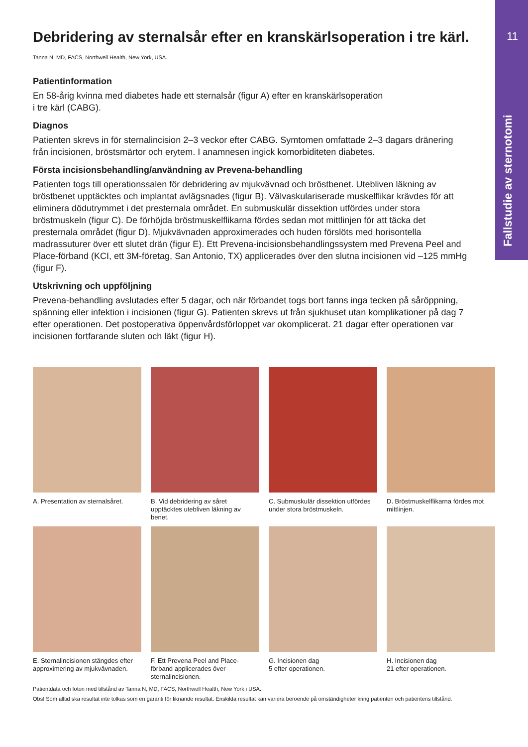11
Fallstudie av sternotomi
Debridering av sternalsår efter en kranskärlsoperation i tre kärl.
Tanna N, MD, FACS, Northwell Health, New York, USA.
Patientinformation
En 58-årig kvinna med diabetes hade ett sternalsår (figur A) efter en kranskärlsoperation
i tre kärl (CABG).
Diagnos
Patienten skrevs in för sternalincision 2–3 veckor efter CABG. Symtomen omfattade 2–3 dagars dränering från incisionen, bröstsmärtor och erytem. I anamnesen ingick komorbiditeten diabetes.
Första incisionsbehandling/användning av Prevena-behandling
Patienten togs till operationssalen för debridering av mjukvävnad och bröstbenet. Utebliven läkning av bröstbenet upptäcktes och implantat avlägsnades (figur B). Välvaskulariserade muskelflikar krävdes för att eliminera dödutrymmet i det presternala området. En submuskulär dissektion utfördes under stora bröstmuskeln (figur C). De förhöjda bröstmuskelflikarna fördes sedan mot mittlinjen för att täcka det presternala området (figur D). Mjukvävnaden approximerades och huden förslöts med horisontella madrassuturer över ett slutet drän (figur E). Ett Prevena-incisionsbehandlingssystem med Prevena Peel and Place-förband (KCI, ett 3M-företag, San Antonio, TX) applicerades över den slutna incisionen vid –125 mmHg (figur F).
Utskrivning och uppföljning
Prevena-behandling avslutades efter 5 dagar, och när förbandet togs bort fanns inga tecken på såröppning, spänning eller infektion i incisionen (figur G). Patienten skrevs ut från sjukhuset utan komplikationer på dag 7 efter operationen. Det postoperativa öppenvårdsförloppet var okomplicerat. 21 dagar efter operationen var incisionen fortfarande sluten och läkt (figur H).
A. Presentation av sternalsåret.
B. Vid debridering av såret upptäcktes utebliven läkning av benet.
C. Submuskulär dissektion utfördes under stora bröstmuskeln.
D. Bröstmuskelflikarna fördes mot mittlinjen.
E. Sternalincisionen stängdes efter approximering av mjukvävnaden.
F. Ett Prevena Peel and Place-förband applicerades över sternalincisionen.
G. Incisionen dag
5 efter operationen.
H. Incisionen dag
21 efter operationen.
Patientdata och foton med tillstånd av Tanna N, MD, FACS, Northwell Health, New York i USA.
Obs! Som alltid ska resultat inte tolkas som en garanti för liknande resultat. Enskilda resultat kan variera beroende på omständigheter kring patienten och patientens tillstånd.